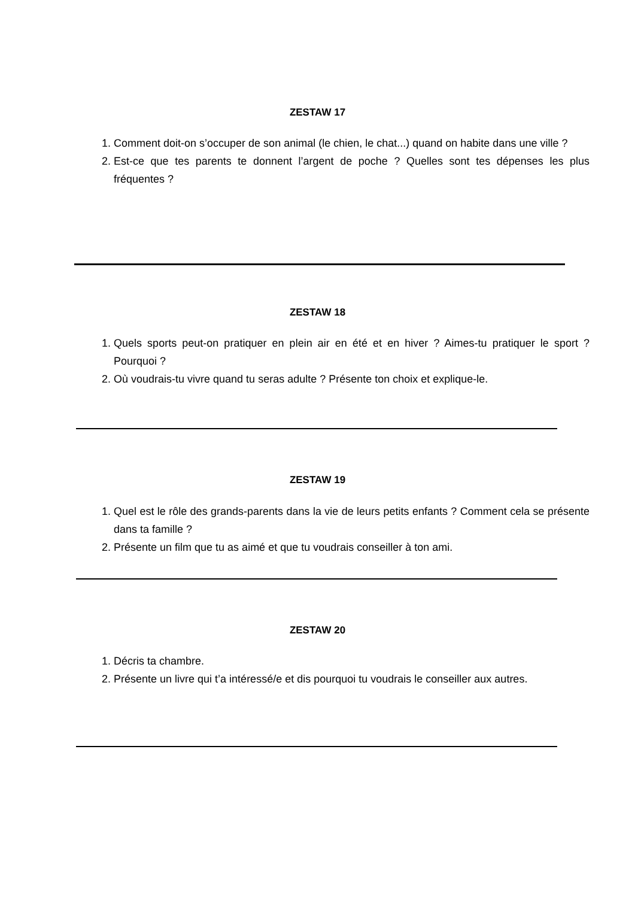ZESTAW 17
1. Comment doit-on s’occuper de son animal (le chien, le chat...) quand on habite dans une ville ?
2. Est-ce que tes parents te donnent l’argent de poche ? Quelles sont tes dépenses les plus fréquentes ?
ZESTAW 18
1. Quels sports peut-on pratiquer en plein air en été et en hiver ? Aimes-tu pratiquer le sport ? Pourquoi ?
2. Où voudrais-tu vivre quand tu seras adulte ? Présente ton choix et explique-le.
ZESTAW 19
1. Quel est le rôle des grands-parents dans la vie de leurs petits enfants ? Comment cela se présente dans ta famille ?
2. Présente un film que tu as aimé et que tu voudrais conseiller à ton ami.
ZESTAW 20
1. Décris ta chambre.
2. Présente un livre qui t’a intéressé/e et dis pourquoi tu voudrais le conseiller aux autres.